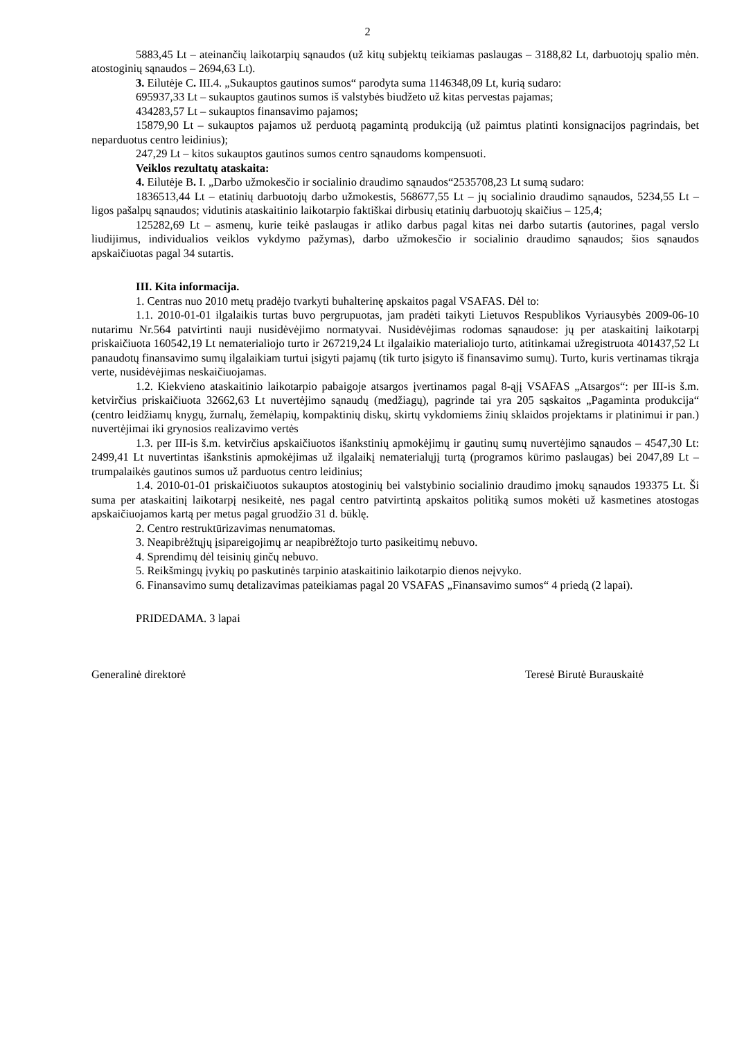2
5883,45 Lt – ateinančių laikotarpių sąnaudos (už kitų subjektų teikiamas paslaugas – 3188,82 Lt, darbuotojų spalio mėn. atostoginių sąnaudos – 2694,63 Lt).
3. Eilutėje C. III.4. „Sukauptos gautinos sumos“ parodyta suma 1146348,09 Lt, kurią sudaro:
695937,33 Lt – sukauptos gautinos sumos iš valstybės biudžeto už kitas pervestas pajamas;
434283,57 Lt – sukauptos finansavimo pajamos;
15879,90 Lt – sukauptos pajamos už perduotą pagamintą produkciją (už paimtus platinti konsignacijos pagrindais, bet neparduotus centro leidinius);
247,29 Lt – kitos sukauptos gautinos sumos centro sąnaudoms kompensuoti.
Veiklos rezultatų ataskaita:
4. Eilutėje B. I. „Darbo užmokesčio ir socialinio draudimo sąnaudos“2535708,23 Lt sumą sudaro:
1836513,44 Lt – etatinių darbuotojų darbo užmokestis, 568677,55 Lt – jų socialinio draudimo sąnaudos, 5234,55 Lt – ligos pašalpų sąnaudos; vidutinis ataskaitinio laikotarpio faktiškai dirbusių etatinių darbuotojų skaičius – 125,4;
125282,69 Lt – asmenų, kurie teikė paslaugas ir atliko darbus pagal kitas nei darbo sutartis (autorines, pagal verslo liudijimus, individualios veiklos vykdymo pažymas), darbo užmokesčio ir socialinio draudimo sąnaudos; šios sąnaudos apskaičiuotas pagal 34 sutartis.
III. Kita informacija.
1. Centras nuo 2010 metų pradėjo tvarkyti buhalterinę apskaitos pagal VSAFAS. Dėl to:
1.1. 2010-01-01 ilgalaikis turtas buvo pergrupuotas, jam pradėti taikyti Lietuvos Respublikos Vyriausybės 2009-06-10 nutarimu Nr.564 patvirtinti nauji nusidėvėjimo normatyvai. Nusidėvėjimas rodomas sąnaudose: jų per ataskaitinį laikotarpį priskaičiuota 160542,19 Lt nematerialiojo turto ir 267219,24 Lt ilgalaikio materialiojo turto, atitinkamai užregistruota 401437,52 Lt panaudotų finansavimo sumų ilgalaikiam turtui įsigyti pajamų (tik turto įsigyto iš finansavimo sumų). Turto, kuris vertinamas tikrąja verte, nusidėvėjimas neskaičiuojamas.
1.2. Kiekvieno ataskaitinio laikotarpio pabaigoje atsargos įvertinamos pagal 8-ąjį VSAFAS „Atsargos“: per III-is š.m. ketvirčius priskaičiuota 32662,63 Lt nuvertėjimo sąnaudų (medžiagų), pagrinde tai yra 205 sąskaitos „Pagaminta produkcija“ (centro leidžiamų knygų, žurnalų, žemėlapių, kompaktinių diskų, skirtų vykdomiems žinių sklaidos projektams ir platinimui ir pan.) nuvertėjimai iki grynosios realizavimo vertės
1.3. per III-is š.m. ketvirčius apskaičiuotos išankstinių apmokėjimų ir gautinų sumų nuvertėjimo sąnaudos – 4547,30 Lt: 2499,41 Lt nuvertintas išankstinis apmokėjimas už ilgalaikį nematerialųjį turtą (programos kūrimo paslaugas) bei 2047,89 Lt – trumpalaikės gautinos sumos už parduotus centro leidinius;
1.4. 2010-01-01 priskaičiuotos sukauptos atostoginių bei valstybinio socialinio draudimo įmokų sąnaudos 193375 Lt. Ši suma per ataskaitinį laikotarpį nesikeitė, nes pagal centro patvirtintą apskaitos politiką sumos mokėti už kasmetines atostogas apskaičiuojamos kartą per metus pagal gruodžio 31 d. būklę.
2. Centro restruktūrizavimas nenumatomas.
3. Neapibrėžtųjų įsipareigojimų ar neapibrėžtojo turto pasikeitimų nebuvo.
4. Sprendimų dėl teisinių ginčų nebuvo.
5. Reikšmingų įvykių po paskutinės tarpinio ataskaitinio laikotarpio dienos neįvyko.
6. Finansavimo sumų detalizavimas pateikiamas pagal 20 VSAFAS „Finansavimo sumos“ 4 priedą (2 lapai).
PRIDEDAMA. 3 lapai
Generalinė direktorė Teresė Birutė Burauskaitė